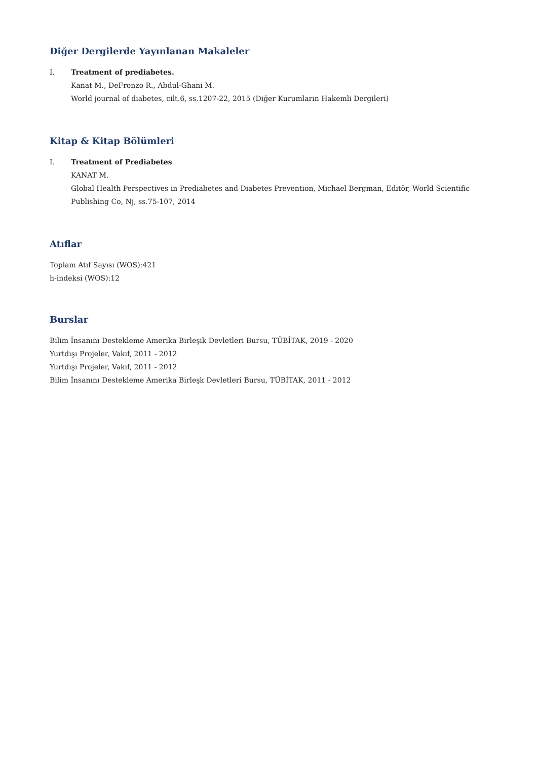Diğer Dergilerde Yayınlanan Makaleler
I. Treatment of prediabetes.
Kanat M., DeFronzo R., Abdul-Ghani M.
World journal of diabetes, cilt.6, ss.1207-22, 2015 (Diğer Kurumların Hakemli Dergileri)
Kitap & Kitap Bölümleri
I. Treatment of Prediabetes
KANAT M.
Global Health Perspectives in Prediabetes and Diabetes Prevention, Michael Bergman, Editör, World Scientific Publishing Co, Nj, ss.75-107, 2014
Atıflar
Toplam Atıf Sayısı (WOS):421
h-indeksi (WOS):12
Burslar
Bilim İnsanını Destekleme Amerika Birleşik Devletleri Bursu, TÜBİTAK, 2019 - 2020
Yurtdışı Projeler, Vakıf, 2011 - 2012
Yurtdışı Projeler, Vakıf, 2011 - 2012
Bilim İnsanını Destekleme Amerika Birleşk Devletleri Bursu, TÜBİTAK, 2011 - 2012